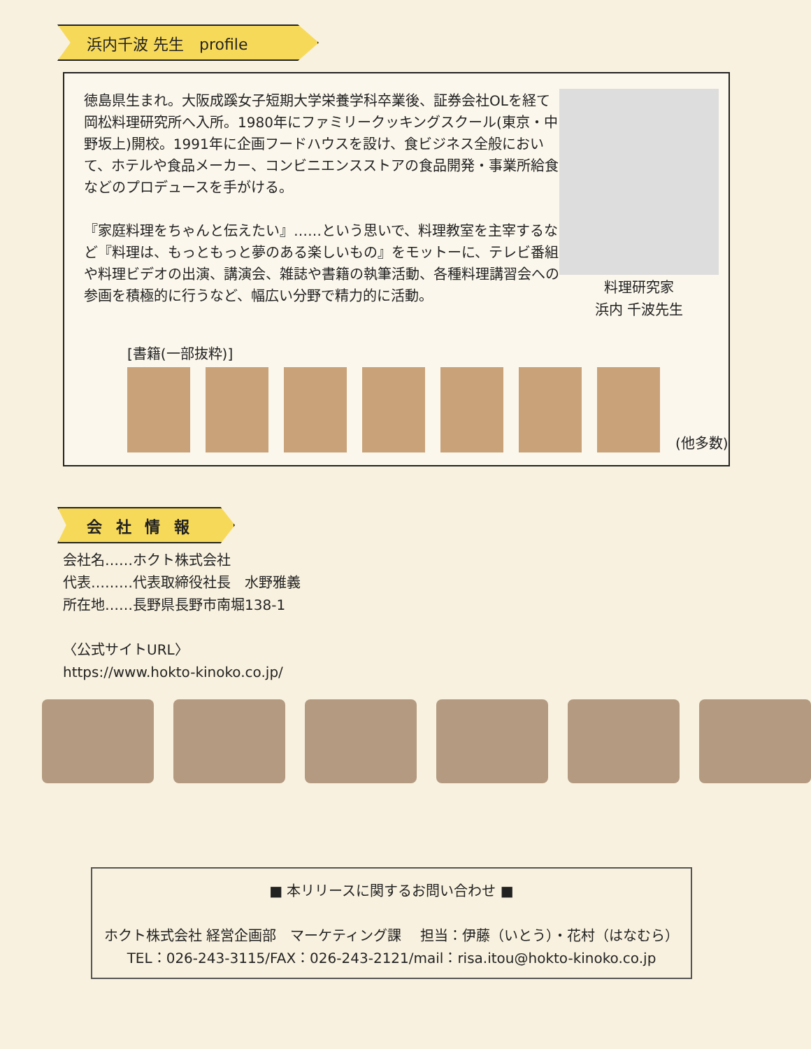浜内千波 先生　profile
徳島県生まれ。大阪成蹊女子短期大学栄養学科卒業後、証券会社OLを経て岡松料理研究所へ入所。1980年にファミリークッキングスクール(東京・中野坂上)開校。1991年に企画フードハウスを設け、食ビジネス全般において、ホテルや食品メーカー、コンビニエンスストアの食品開発・事業所給食などのプロデュースを手がける。
『家庭料理をちゃんと伝えたい』……という思いで、料理教室を主宰するなど『料理は、もっともっと夢のある楽しいもの』をモットーに、テレビ番組や料理ビデオの出演、講演会、雑誌や書籍の執筆活動、各種料理講習会への参画を積極的に行うなど、幅広い分野で精力的に活動。
料理研究家
浜内 千波先生
[書籍(一部抜粋)]
(他多数)
会 社 情 報
会社名……ホクト株式会社
代表………代表取締役社長　水野雅義
所在地……長野県長野市南堀138-1
〈公式サイトURL〉
https://www.hokto-kinoko.co.jp/
■ 本リリースに関するお問い合わせ ■
ホクト株式会社 経営企画部　マーケティング課　 担当：伊藤（いとう）・花村（はなむら）
TEL：026-243-3115/FAX：026-243-2121/mail：risa.itou@hokto-kinoko.co.jp